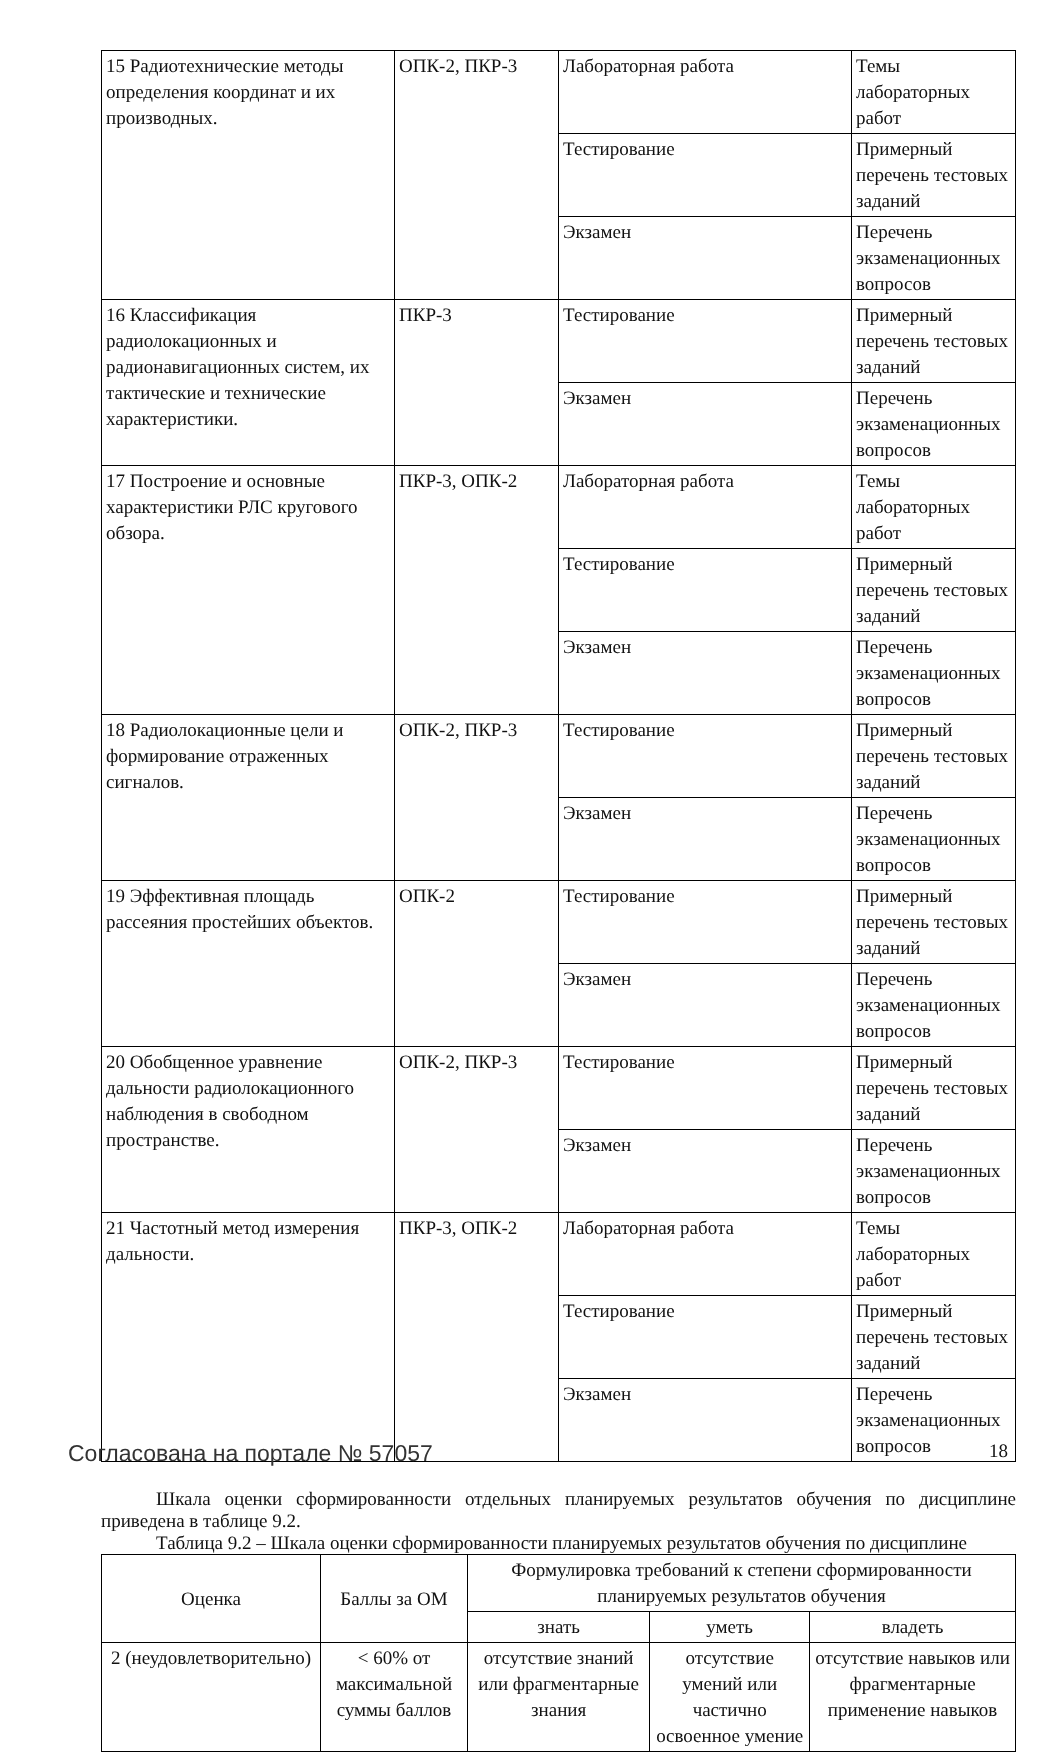| 15 Радиотехнические методы определения координат и их производных. | ОПК-2, ПКР-3 | Лабораторная работа | Темы лабораторных работ |
| | | Тестирование | Примерный перечень тестовых заданий |
| | | Экзамен | Перечень экзаменационных вопросов |
| 16 Классификация радиолокационных и радионавигационных систем, их тактические и технические характеристики. | ПКР-3 | Тестирование | Примерный перечень тестовых заданий |
| | | Экзамен | Перечень экзаменационных вопросов |
| 17 Построение и основные характеристики РЛС кругового обзора. | ПКР-3, ОПК-2 | Лабораторная работа | Темы лабораторных работ |
| | | Тестирование | Примерный перечень тестовых заданий |
| | | Экзамен | Перечень экзаменационных вопросов |
| 18 Радиолокационные цели и формирование отраженных сигналов. | ОПК-2, ПКР-3 | Тестирование | Примерный перечень тестовых заданий |
| | | Экзамен | Перечень экзаменационных вопросов |
| 19 Эффективная площадь рассеяния простейших объектов. | ОПК-2 | Тестирование | Примерный перечень тестовых заданий |
| | | Экзамен | Перечень экзаменационных вопросов |
| 20 Обобщенное уравнение дальности радиолокационного наблюдения в свободном пространстве. | ОПК-2, ПКР-3 | Тестирование | Примерный перечень тестовых заданий |
| | | Экзамен | Перечень экзаменационных вопросов |
| 21 Частотный метод измерения дальности. | ПКР-3, ОПК-2 | Лабораторная работа | Темы лабораторных работ |
| | | Тестирование | Примерный перечень тестовых заданий |
| | | Экзамен | Перечень экзаменационных вопросов |
Шкала оценки сформированности отдельных планируемых результатов обучения по дисциплине приведена в таблице 9.2.
Таблица 9.2 – Шкала оценки сформированности планируемых результатов обучения по дисциплине
| Оценка | Баллы за ОМ | Формулировка требований к степени сформированности планируемых результатов обучения | | |
| --- | --- | --- | --- | --- |
| | | знать | уметь | владеть |
| 2 (неудовлетворительно) | < 60% от максимальной суммы баллов | отсутствие знаний или фрагментарные знания | отсутствие умений или частично освоенное умение | отсутствие навыков или фрагментарные применение навыков |
Согласована на портале № 57057 18